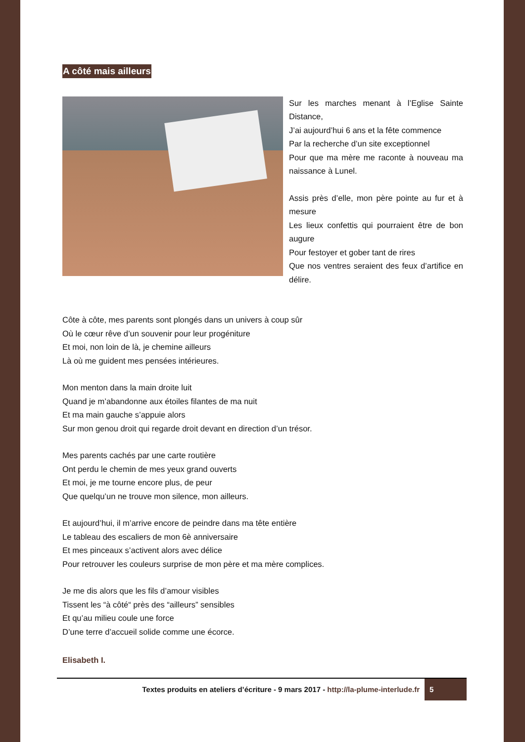A côté mais ailleurs
Sur les marches menant à l’Eglise Sainte Distance,
J’ai aujourd’hui 6 ans et la fête commence
Par la recherche d’un site exceptionnel
Pour que ma mère me raconte à nouveau ma naissance à Lunel.
Assis près d’elle, mon père pointe au fur et à mesure
Les lieux confettis qui pourraient être de bon augure
Pour festoyer et gober tant de rires
Que nos ventres seraient des feux d’artifice en délire.
Côte à côte, mes parents sont plongés dans un univers à coup sûr
Où le cœur rêve d’un souvenir pour leur progéniture
Et moi, non loin de là, je chemine ailleurs
Là où me guident mes pensées intérieures.
Mon menton dans la main droite luit
Quand je m’abandonne aux étoiles filantes de ma nuit
Et ma main gauche s’appuie alors
Sur mon genou droit qui regarde droit devant en direction d’un trésor.
Mes parents cachés par une carte routière
Ont perdu le chemin de mes yeux grand ouverts
Et moi, je me tourne encore plus, de peur
Que quelqu’un ne trouve mon silence, mon ailleurs.
Et aujourd’hui, il m’arrive encore de peindre dans ma tête entière
Le tableau des escaliers de mon 6è anniversaire
Et mes pinceaux s’activent alors avec délice
Pour retrouver les couleurs surprise de mon père et ma mère complices.
Je me dis alors que les fils d’amour visibles
Tissent les “à côté“ près des “ailleurs” sensibles
Et qu’au milieu coule une force
D’une terre d’accueil solide comme une écorce.
Elisabeth I.
Textes produits en ateliers d’écriture - 9 mars 2017 - http://la-plume-interlude.fr 5